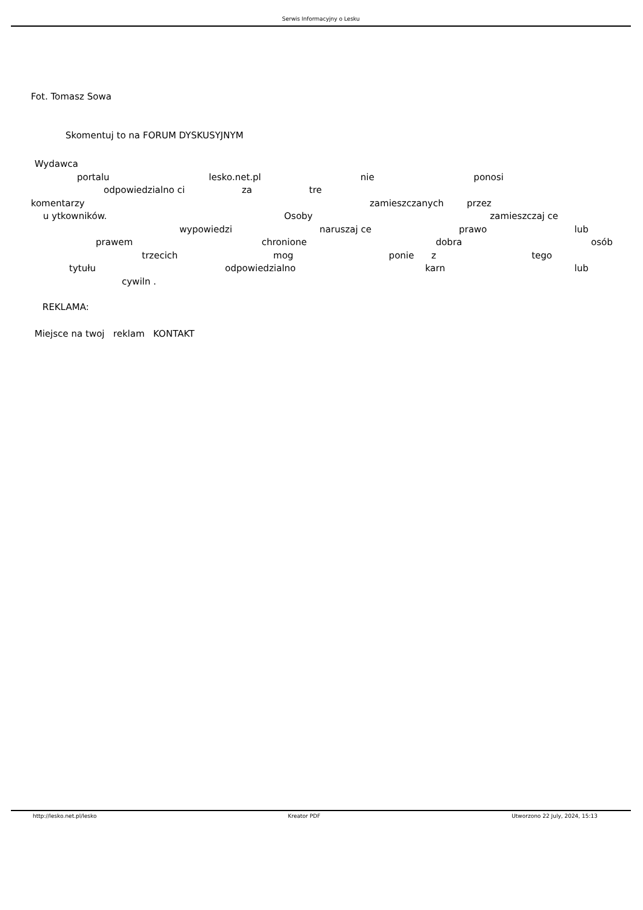Serwis Informacyjny o Lesku
Fot. Tomasz Sowa
Skomentuj to na FORUM DYSKUSYJNYM
Wydawca
portalu lesko.net.pl nie ponosi
odpowiedzialno ci za tre
komentarzy zamieszczanych przez
u ytkowników. Osoby zamieszczaj ce
wypowiedzi naruszaj ce prawo lub
prawem chronione dobra osób
trzecich mog ponie z tego
tytułu odpowiedzialno karn lub
cywiln .
REKLAMA:
Miejsce na twoj reklam KONTAKT
http://lesko.net.pl/lesko Kreator PDF Utworzono 22 July, 2024, 15:13